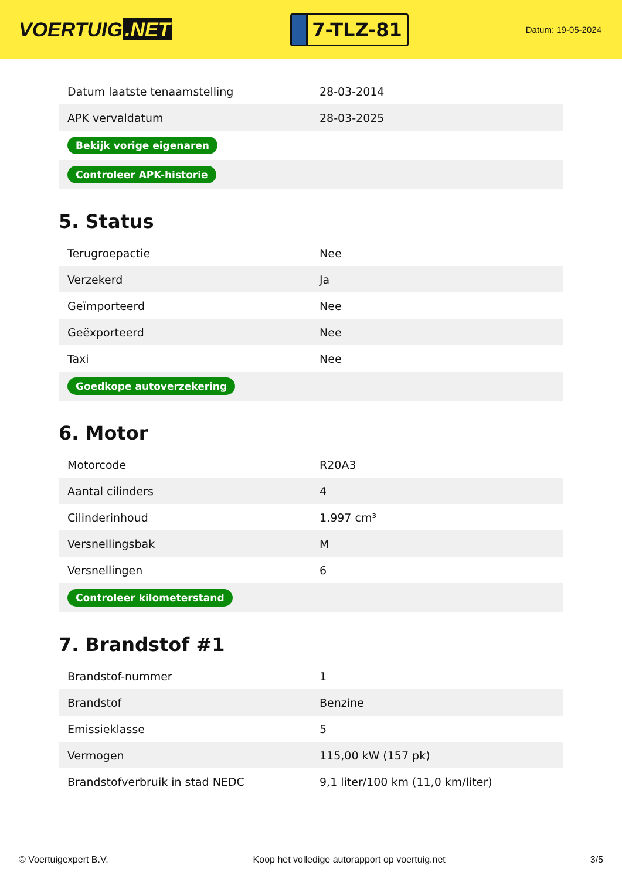VOERTUIG.NET
7-TLZ-81
Datum: 19-05-2024
| Datum laatste tenaamstelling | 28-03-2014 |
| APK vervaldatum | 28-03-2025 |
| Bekijk vorige eigenaren | |
| Controleer APK-historie | |
5. Status
| Terugroepactie | Nee |
| Verzekerd | Ja |
| Geïmporteerd | Nee |
| Geëxporteerd | Nee |
| Taxi | Nee |
| Goedkope autoverzekering | |
6. Motor
| Motorcode | R20A3 |
| Aantal cilinders | 4 |
| Cilinderinhoud | 1.997 cm³ |
| Versnellingsbak | M |
| Versnellingen | 6 |
| Controleer kilometerstand | |
7. Brandstof #1
| Brandstof-nummer | 1 |
| Brandstof | Benzine |
| Emissieklasse | 5 |
| Vermogen | 115,00 kW (157 pk) |
| Brandstofverbruik in stad NEDC | 9,1 liter/100 km (11,0 km/liter) |
© Voertuigexpert B.V. Koop het volledige autorapport op voertuig.net 3/5